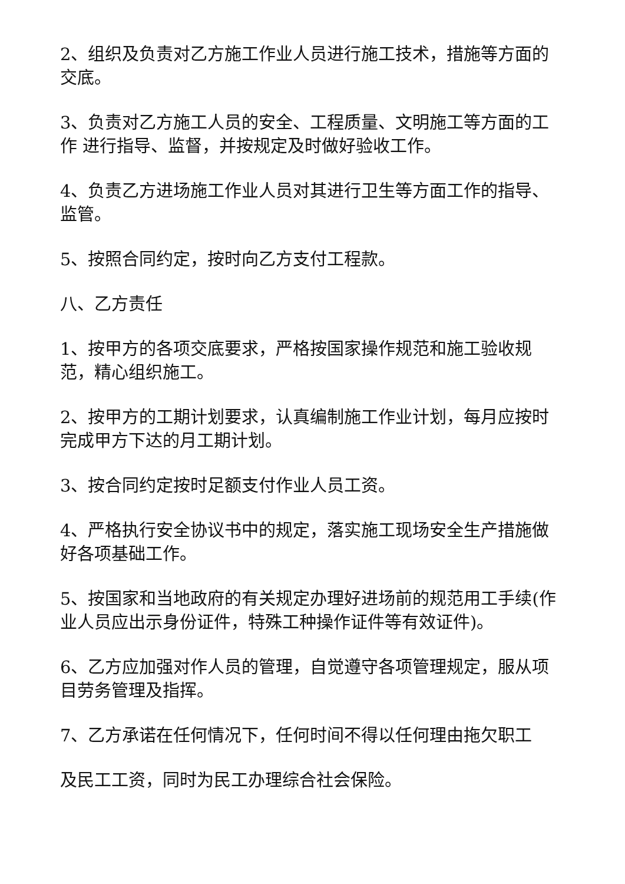2、组织及负责对乙方施工作业人员进行施工技术，措施等方面的交底。
3、负责对乙方施工人员的安全、工程质量、文明施工等方面的工作 进行指导、监督，并按规定及时做好验收工作。
4、负责乙方进场施工作业人员对其进行卫生等方面工作的指导、监管。
5、按照合同约定，按时向乙方支付工程款。
八、乙方责任
1、按甲方的各项交底要求，严格按国家操作规范和施工验收规范，精心组织施工。
2、按甲方的工期计划要求，认真编制施工作业计划，每月应按时完成甲方下达的月工期计划。
3、按合同约定按时足额支付作业人员工资。
4、严格执行安全协议书中的规定，落实施工现场安全生产措施做好各项基础工作。
5、按国家和当地政府的有关规定办理好进场前的规范用工手续(作业人员应出示身份证件，特殊工种操作证件等有效证件)。
6、乙方应加强对作人员的管理，自觉遵守各项管理规定，服从项目劳务管理及指挥。
7、乙方承诺在任何情况下，任何时间不得以任何理由拖欠职工
及民工工资，同时为民工办理综合社会保险。